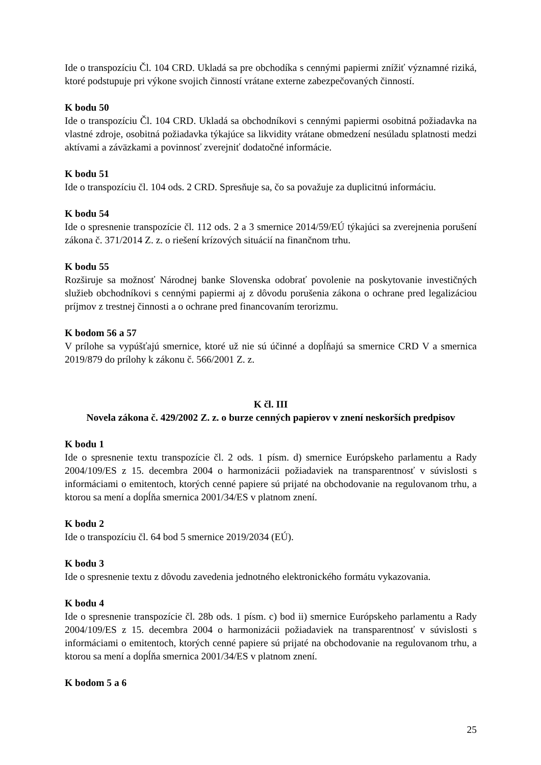Ide o transpozíciu Čl. 104 CRD. Ukladá sa pre obchodíka s cennými papiermi znížiť významné riziká, ktoré podstupuje pri výkone svojich činností vrátane externe zabezpečovaných činností.
K bodu 50
Ide o transpozíciu Čl. 104 CRD. Ukladá sa obchodníkovi s cennými papiermi osobitná požiadavka na vlastné zdroje, osobitná požiadavka týkajúce sa likvidity vrátane obmedzení nesúladu splatnosti medzi aktívami a záväzkami a povinnosť zverejniť dodatočné informácie.
K bodu 51
Ide o transpozíciu čl. 104 ods. 2 CRD. Spresňuje sa, čo sa považuje za duplicitnú informáciu.
K bodu 54
Ide o spresnenie transpozície čl. 112 ods. 2 a 3 smernice 2014/59/EÚ týkajúci sa zverejnenia porušení zákona č. 371/2014 Z. z. o riešení krízových situácií na finančnom trhu.
K bodu 55
Rozširuje sa možnosť Národnej banke Slovenska odobrať povolenie na poskytovanie investičných služieb obchodníkovi s cennými papiermi aj z dôvodu porušenia zákona o ochrane pred legalizáciou príjmov z trestnej činnosti a o ochrane pred financovaním terorizmu.
K bodom 56 a 57
V prílohe sa vypúšťajú smernice, ktoré už nie sú účinné a dopĺňajú sa smernice CRD V a smernica 2019/879 do prílohy k zákonu č. 566/2001 Z. z.
K čl. III
Novela zákona č. 429/2002 Z. z. o burze cenných papierov v znení neskorších predpisov
K bodu 1
Ide o spresnenie textu transpozície čl. 2 ods. 1 písm. d) smernice Európskeho parlamentu a Rady 2004/109/ES z 15. decembra 2004 o harmonizácii požiadaviek na transparentnosť v súvislosti s informáciami o emitentoch, ktorých cenné papiere sú prijaté na obchodovanie na regulovanom trhu, a ktorou sa mení a dopĺňa smernica 2001/34/ES v platnom znení.
K bodu 2
Ide o transpozíciu čl. 64 bod 5 smernice 2019/2034 (EÚ).
K bodu 3
Ide o spresnenie textu z dôvodu zavedenia jednotného elektronického formátu vykazovania.
K bodu 4
Ide o spresnenie transpozície čl. 28b ods. 1 písm. c) bod ii) smernice Európskeho parlamentu a Rady 2004/109/ES z 15. decembra 2004 o harmonizácii požiadaviek na transparentnosť v súvislosti s informáciami o emitentoch, ktorých cenné papiere sú prijaté na obchodovanie na regulovanom trhu, a ktorou sa mení a dopĺňa smernica 2001/34/ES v platnom znení.
K bodom 5 a 6
25